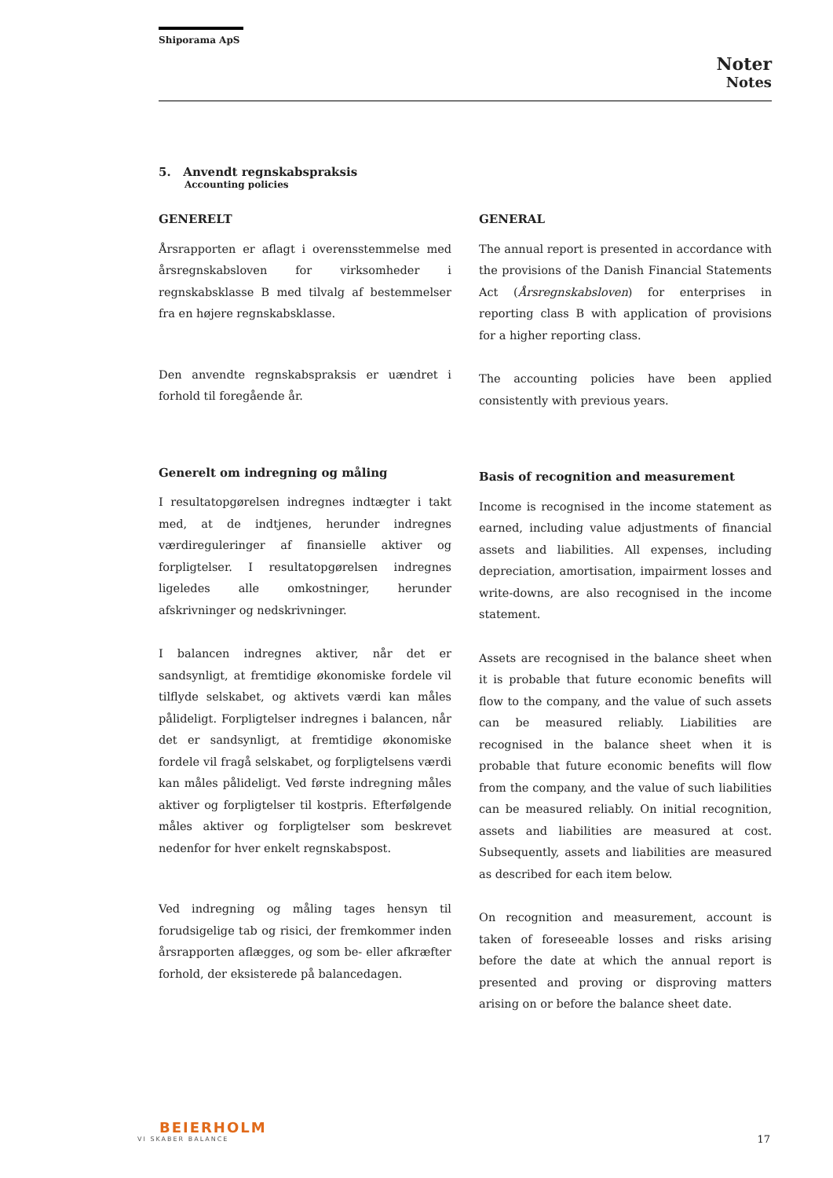Shiporama ApS
Noter
Notes
5. Anvendt regnskabspraksis
Accounting policies
GENERELT
Årsrapporten er aflagt i overensstemmelse med årsregnskabsloven for virksomheder i regnskabsklasse B med tilvalg af bestemmelser fra en højere regnskabsklasse.
Den anvendte regnskabspraksis er uændret i forhold til foregående år.
Generelt om indregning og måling
I resultatopgørelsen indregnes indtægter i takt med, at de indtjenes, herunder indregnes værdireguleringer af finansielle aktiver og forpligtelser. I resultatopgørelsen indregnes ligeledes alle omkostninger, herunder afskrivninger og nedskrivninger.
I balancen indregnes aktiver, når det er sandsynligt, at fremtidige økonomiske fordele vil tilflyde selskabet, og aktivets værdi kan måles pålideligt. Forpligtelser indregnes i balancen, når det er sandsynligt, at fremtidige økonomiske fordele vil fragå selskabet, og forpligtelsens værdi kan måles pålideligt. Ved første indregning måles aktiver og forpligtelser til kostpris. Efterfølgende måles aktiver og forpligtelser som beskrevet nedenfor for hver enkelt regnskabspost.
Ved indregning og måling tages hensyn til forudsigelige tab og risici, der fremkommer inden årsrapporten aflægges, og som be- eller afkræfter forhold, der eksisterede på balancedagen.
GENERAL
The annual report is presented in accordance with the provisions of the Danish Financial Statements Act (Årsregnskabsloven) for enterprises in reporting class B with application of provisions for a higher reporting class.
The accounting policies have been applied consistently with previous years.
Basis of recognition and measurement
Income is recognised in the income statement as earned, including value adjustments of financial assets and liabilities. All expenses, including depreciation, amortisation, impairment losses and write-downs, are also recognised in the income statement.
Assets are recognised in the balance sheet when it is probable that future economic benefits will flow to the company, and the value of such assets can be measured reliably. Liabilities are recognised in the balance sheet when it is probable that future economic benefits will flow from the company, and the value of such liabilities can be measured reliably. On initial recognition, assets and liabilities are measured at cost. Subsequently, assets and liabilities are measured as described for each item below.
On recognition and measurement, account is taken of foreseeable losses and risks arising before the date at which the annual report is presented and proving or disproving matters arising on or before the balance sheet date.
BEIERHOLM
VI SKABER BALANCE
17